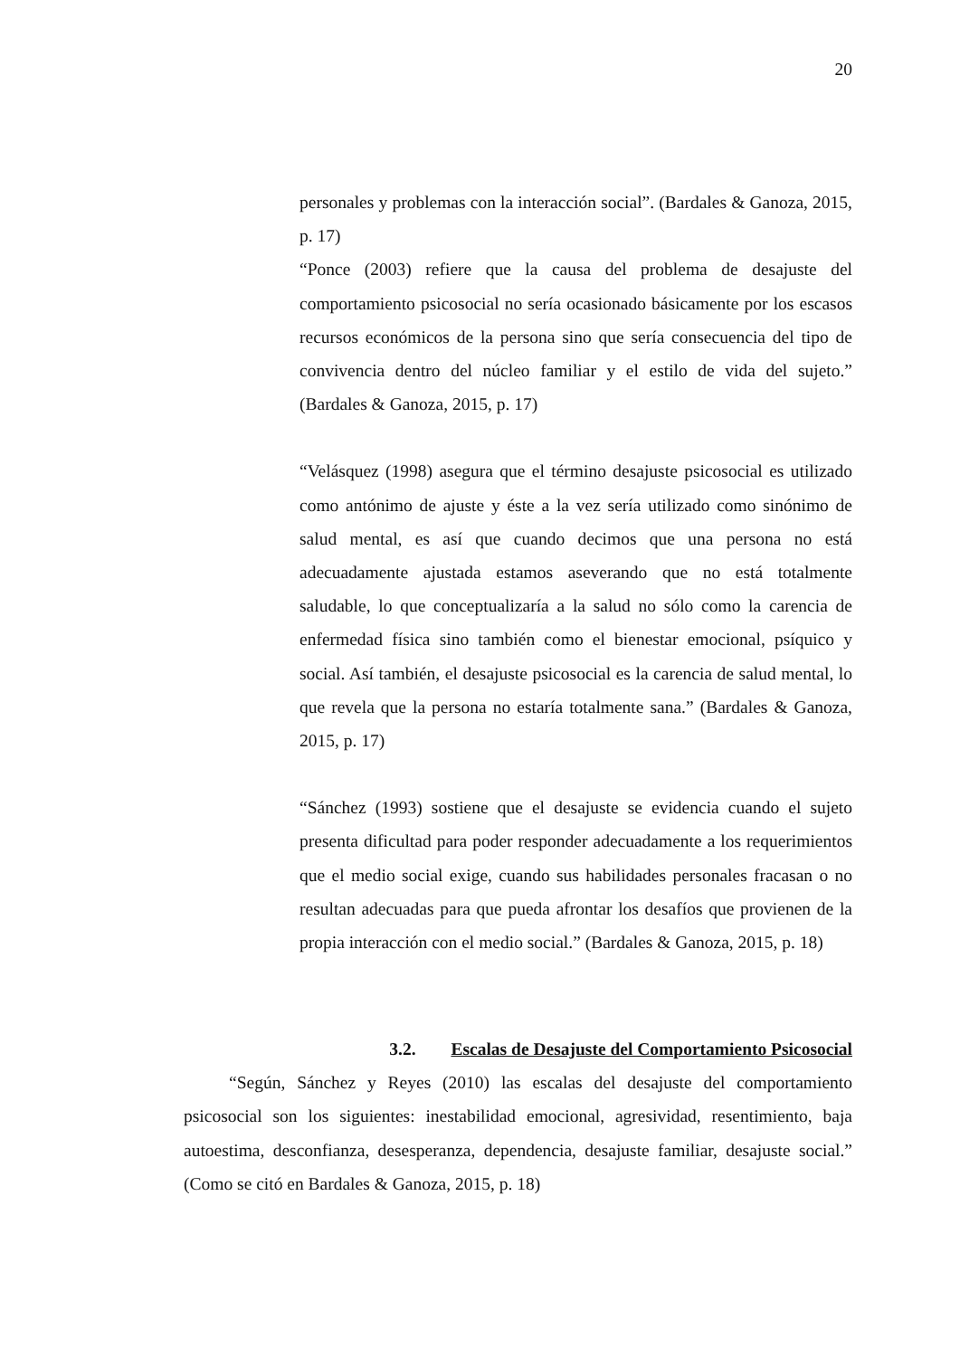20
personales y problemas con la interacción social”. (Bardales & Ganoza, 2015, p. 17)
“Ponce (2003) refiere que la causa del problema de desajuste del comportamiento psicosocial no sería ocasionado básicamente por los escasos recursos económicos de la persona sino que sería consecuencia del tipo de convivencia dentro del núcleo familiar y el estilo de vida del sujeto.” (Bardales & Ganoza, 2015, p. 17)
“Velásquez (1998) asegura que el término desajuste psicosocial es utilizado como antónimo de ajuste y éste a la vez sería utilizado como sinónimo de salud mental, es así que cuando decimos que una persona no está adecuadamente ajustada estamos aseverando que no está totalmente saludable, lo que conceptualizaría a la salud no sólo como la carencia de enfermedad física sino también como el bienestar emocional, psíquico y social. Así también, el desajuste psicosocial es la carencia de salud mental, lo que revela que la persona no estaría totalmente sana.” (Bardales & Ganoza, 2015, p. 17)
“Sánchez (1993) sostiene que el desajuste se evidencia cuando el sujeto presenta dificultad para poder responder adecuadamente a los requerimientos que el medio social exige, cuando sus habilidades personales fracasan o no resultan adecuadas para que pueda afrontar los desafíos que provienen de la propia interacción con el medio social.” (Bardales & Ganoza, 2015, p. 18)
3.2. Escalas de Desajuste del Comportamiento Psicosocial
“Según, Sánchez y Reyes (2010) las escalas del desajuste del comportamiento psicosocial son los siguientes: inestabilidad emocional, agresividad, resentimiento, baja autoestima, desconfianza, desesperanza, dependencia, desajuste familiar, desajuste social.” (Como se citó en Bardales & Ganoza, 2015, p. 18)